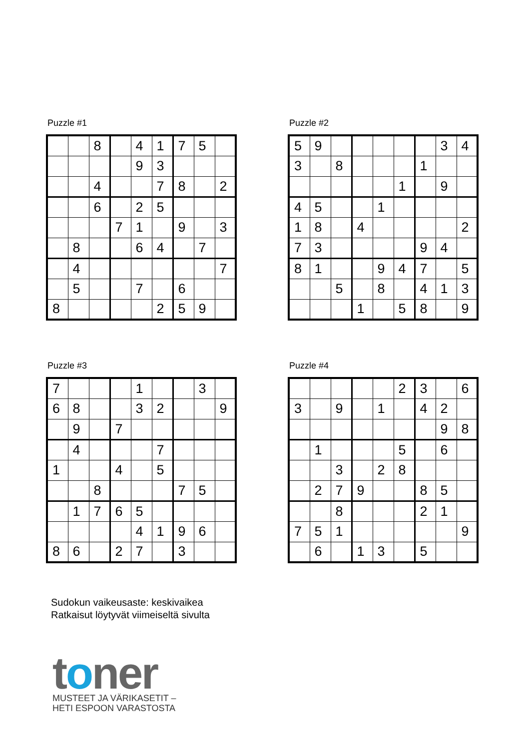Puzzle #1
| | | 8 | | 4 | 1 | 7 | 5 | |
| | | | | 9 | 3 | | | |
| | | 4 | | | 7 | 8 | | 2 |
| | | 6 | | 2 | 5 | | | |
| | | | 7 | 1 | | 9 | | 3 |
| | 8 | | | 6 | 4 | | 7 | |
| | 4 | | | | | | | 7 |
| | 5 | | | 7 | | 6 | | |
| 8 | | | | | 2 | 5 | 9 | |
Puzzle #2
| 5 | 9 | | | | | | 3 | 4 |
| 3 | | 8 | | | | 1 | | |
| | | | | | 1 | | 9 | |
| 4 | 5 | | | 1 | | | | |
| 1 | 8 | | 4 | | | | | 2 |
| 7 | 3 | | | | | 9 | 4 | |
| 8 | 1 | | | 9 | 4 | 7 | | 5 |
| | | 5 | | 8 | | 4 | 1 | 3 |
| | | | 1 | | 5 | 8 | | 9 |
Puzzle #3
| 7 | | | | 1 | | | 3 | |
| 6 | 8 | | | 3 | 2 | | | 9 |
| | 9 | | 7 | | | | | |
| | 4 | | | | 7 | | | |
| 1 | | | 4 | | 5 | | | |
| | | 8 | | | | 7 | 5 | |
| | 1 | 7 | 6 | 5 | | | | |
| | | | | 4 | 1 | 9 | 6 | |
| 8 | 6 | | 2 | 7 | | 3 | | |
Puzzle #4
| | | | | | 2 | 3 | | 6 |
| 3 | | 9 | | 1 | | 4 | 2 | |
| | | | | | | | 9 | 8 |
| | 1 | | | | 5 | | 6 | |
| | | 3 | | 2 | 8 | | | |
| | 2 | 7 | 9 | | | 8 | 5 | |
| | | 8 | | | | 2 | 1 | |
| 7 | 5 | 1 | | | | | | 9 |
| | 6 | | 1 | 3 | | 5 | | |
Sudokun vaikeusaste: keskivaikea
Ratkaisut löytyvät viimeiseltä sivulta
toner
MUSTEET JA VÄRIKASETIT –
HETI ESPOON VARASTOSTA